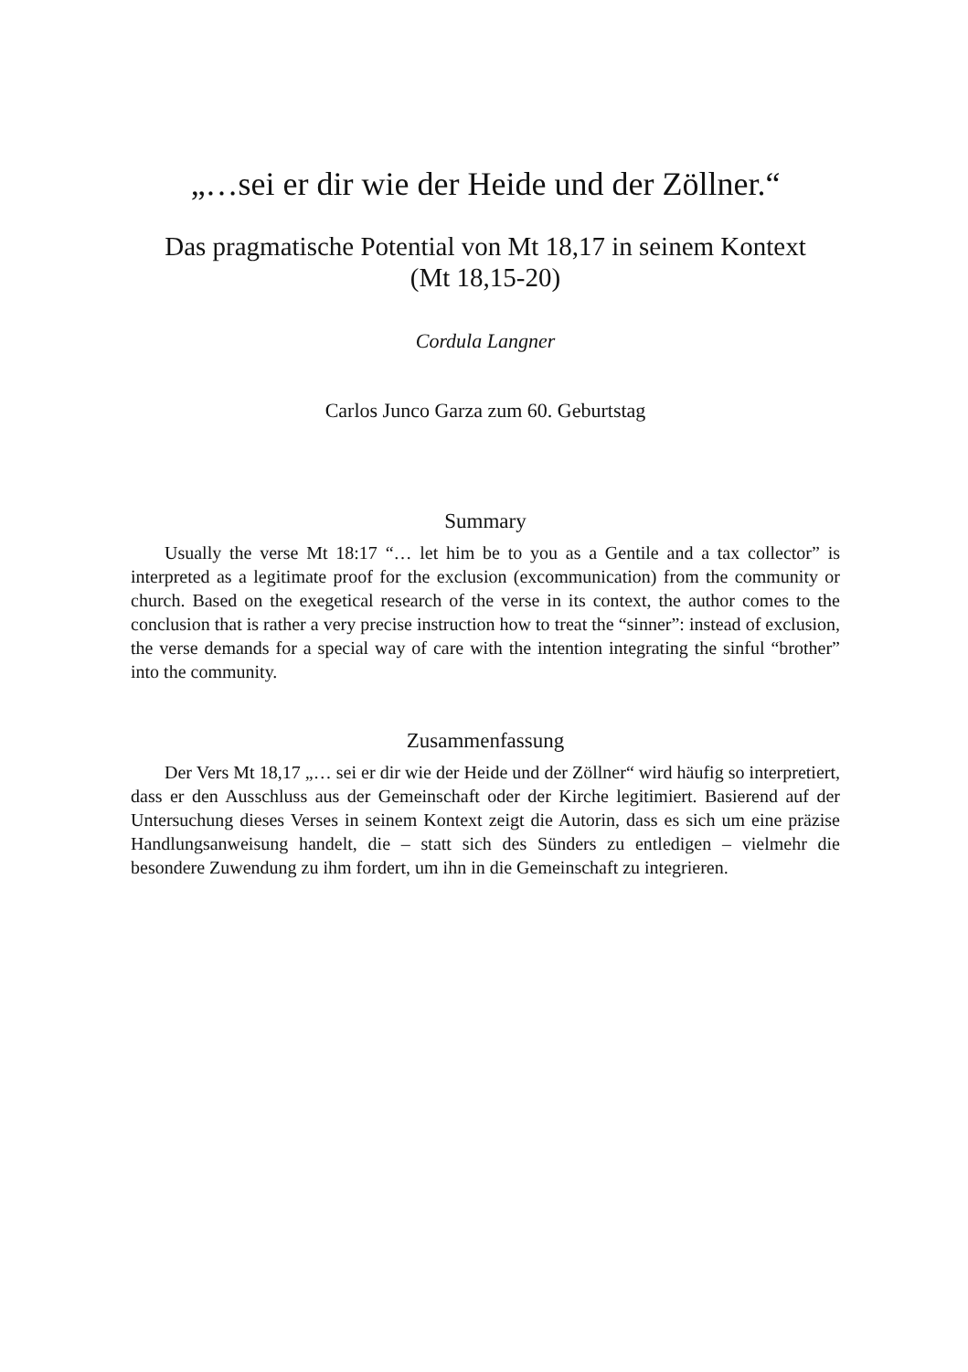„…sei er dir wie der Heide und der Zöllner.“
Das pragmatische Potential von Mt 18,17 in seinem Kontext
(Mt 18,15-20)
Cordula Langner
Carlos Junco Garza zum 60. Geburtstag
Summary
Usually the verse Mt 18:17 “… let him be to you as a Gentile and a tax collector” is interpreted as a legitimate proof for the exclusion (excommunication) from the community or church. Based on the exegetical research of the verse in its context, the author comes to the conclusion that is rather a very precise instruction how to treat the “sinner”: instead of exclusion, the verse demands for a special way of care with the intention integrating the sinful “brother” into the community.
Zusammenfassung
Der Vers Mt 18,17 „… sei er dir wie der Heide und der Zöllner“ wird häufig so interpretiert, dass er den Ausschluss aus der Gemeinschaft oder der Kirche legitimiert. Basierend auf der Untersuchung dieses Verses in seinem Kontext zeigt die Autorin, dass es sich um eine präzise Handlungsanweisung handelt, die – statt sich des Sünders zu entledigen – vielmehr die besondere Zuwendung zu ihm fordert, um ihn in die Gemeinschaft zu integrieren.